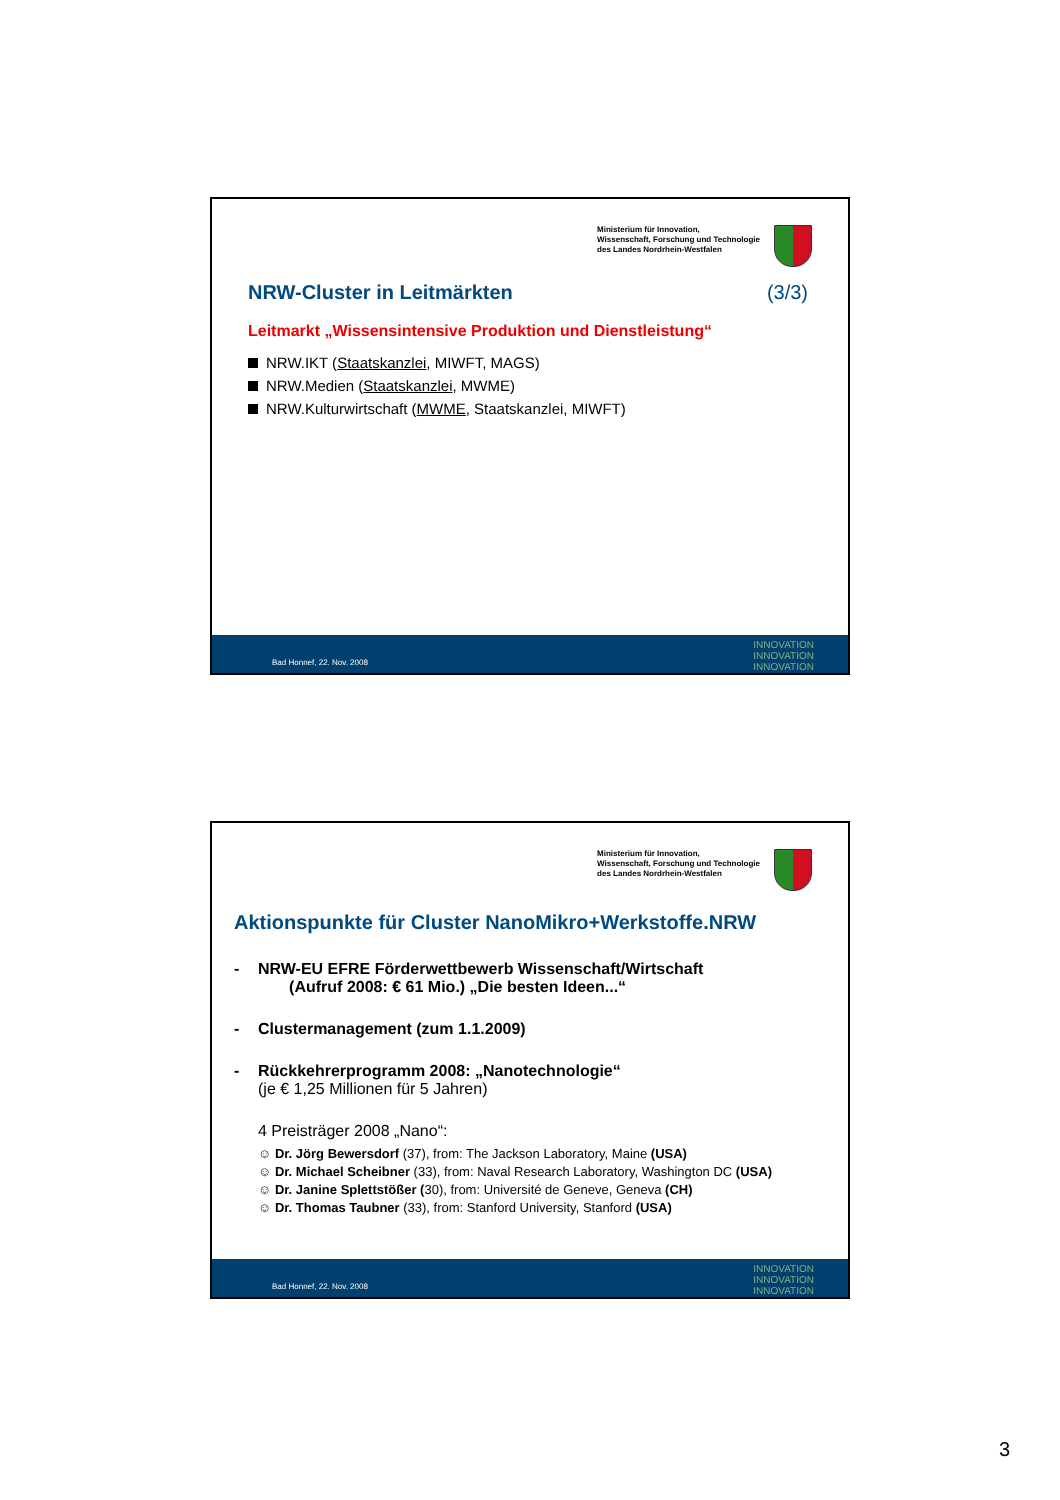Ministerium für Innovation,
Wissenschaft, Forschung und Technologie
des Landes Nordrhein-Westfalen
NRW-Cluster in Leitmärkten (3/3)
Leitmarkt „Wissensintensive Produktion und Dienstleistung“
NRW.IKT (Staatskanzlei, MIWFT, MAGS)
NRW.Medien (Staatskanzlei, MWME)
NRW.Kulturwirtschaft (MWME, Staatskanzlei, MIWFT)
Bad Honnef, 22. Nov. 2008
INNOVATION
INNOVATION
INNOVATION
Ministerium für Innovation,
Wissenschaft, Forschung und Technologie
des Landes Nordrhein-Westfalen
Aktionspunkte für Cluster NanoMikro+Werkstoffe.NRW
- NRW-EU EFRE Förderwettbewerb Wissenschaft/Wirtschaft
(Aufruf 2008: € 61 Mio.) „Die besten Ideen...“
- Clustermanagement (zum 1.1.2009)
- Rückkehrerprogramm 2008: „Nanotechnologie“
(je € 1,25 Millionen für 5 Jahren)
4 Preisträger 2008 „Nano“:
☺ Dr. Jörg Bewersdorf (37), from: The Jackson Laboratory, Maine (USA)
☺ Dr. Michael Scheibner (33), from: Naval Research Laboratory, Washington DC (USA)
☺ Dr. Janine Splettstößer (30), from: Université de Geneve, Geneva (CH)
☺ Dr. Thomas Taubner (33), from: Stanford University, Stanford (USA)
Bad Honnef, 22. Nov. 2008
INNOVATION
INNOVATION
INNOVATION
3